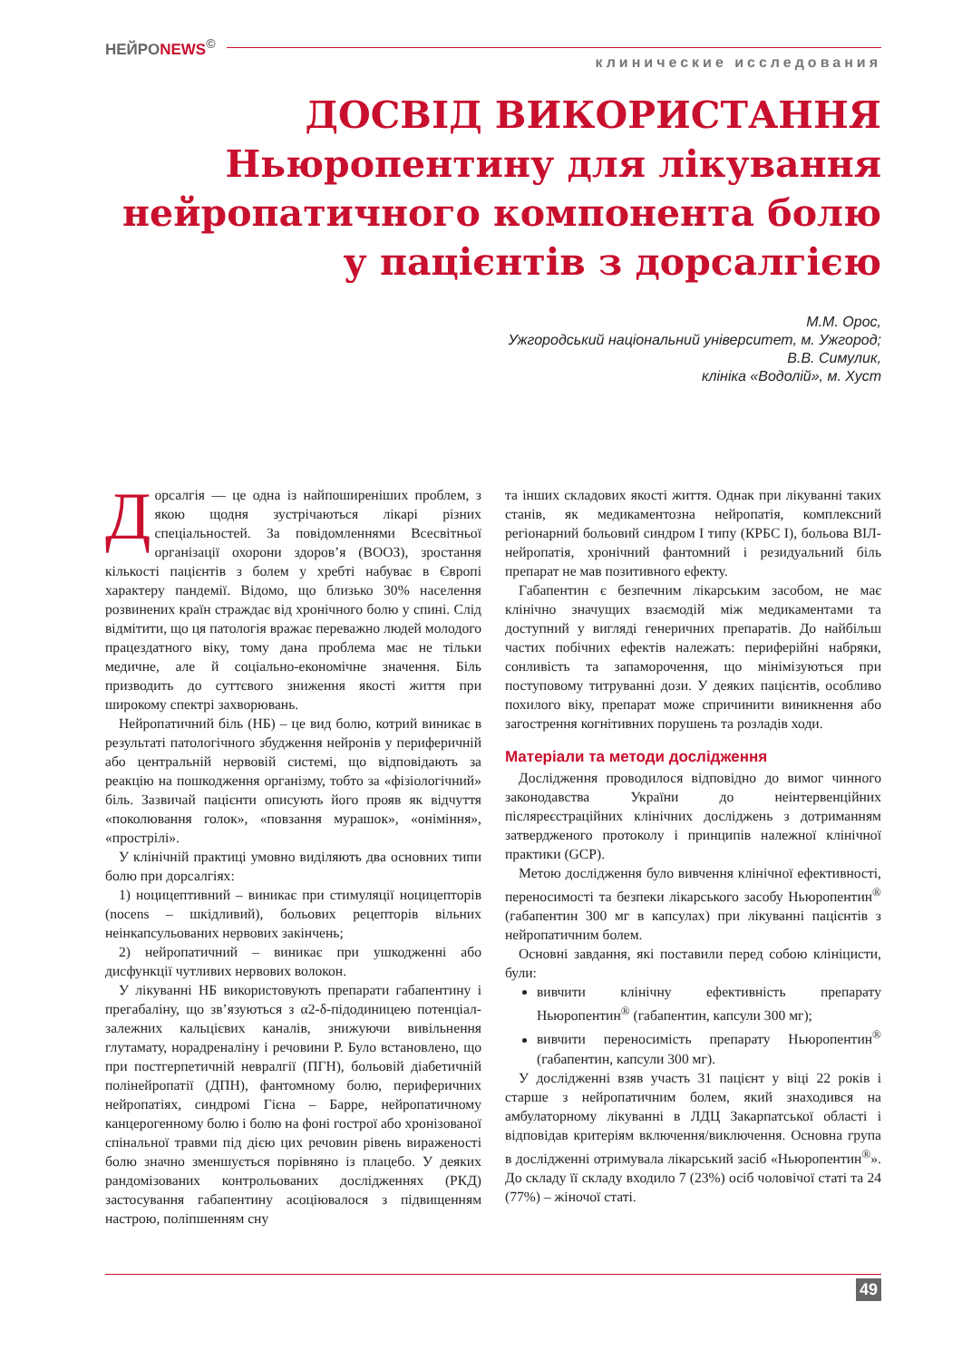НЕЙРОNEWS<sup>©</sup>
клинические исследования
ДОСВІД ВИКОРИСТАННЯ
Ньюропентину для лікування
нейропатичного компонента болю
у пацієнтів з дорсалгією
М.М. Орос,
Ужгородський національний університет, м. Ужгород;
В.В. Симулик,
клініка «Водолій», м. Хуст
Дорсалгія — це одна із найпоширеніших проблем, з якою щодня зустрічаються лікарі різних спеціальностей. За повідомленнями Всесвітньої організації охорони здоров’я (ВООЗ), зростання кількості пацієнтів з болем у хребті набуває в Європі характеру пандемії. Відомо, що близько 30% населення розвинених країн страждає від хронічного болю у спині. Слід відмітити, що ця патологія вражає переважно людей молодого працездатного віку, тому дана проблема має не тільки медичне, але й соціально-економічне значення. Біль призводить до суттєвого зниження якості життя при широкому спектрі захворювань.
Нейропатичний біль (НБ) – це вид болю, котрий виникає в результаті патологічного збудження нейронів у периферичній або центральній нервовій системі, що відповідають за реакцію на пошкодження організму, тобто за «фізіологічний» біль. Зазвичай пацієнти описують його прояв як відчуття «поколювання голок», «повзання мурашок», «оніміння», «прострілі».
У клінічній практиці умовно виділяють два основних типи болю при дорсалгіях:
1) ноцицептивний – виникає при стимуляції ноцицепторів (nocens – шкідливий), больових рецепторів вільних неінкапсульованих нервових закінчень;
2) нейропатичний – виникає при ушкодженні або дисфункції чутливих нервових волокон.
У лікуванні НБ використовують препарати габапентину і прегабаліну, що зв’язуються з α2-δ-підодиницею потенціал-залежних кальцієвих каналів, знижуючи вивільнення глутамату, норадреналіну і речовини Р. Було встановлено, що при постгерпетичній невралгії (ПГН), больовій діабетичній полінейропатії (ДПН), фантомному болю, периферичних нейропатіях, синдромі Гієна – Барре, нейропатичному канцерогенному болю і болю на фоні гострої або хронізованої спінальної травми під дією цих речовин рівень вираженості болю значно зменшується порівняно із плацебо. У деяких рандомізованих контрольованих дослідженнях (РКД) застосування габапентину асоціювалося з підвищенням настрою, поліпшенням сну
та інших складових якості життя. Однак при лікуванні таких станів, як медикаментозна нейропатія, комплексний регіонарний больовий синдром I типу (КРБС I), больова ВІЛ-нейропатія, хронічний фантомний і резидуальний біль препарат не мав позитивного ефекту.
Габапентин є безпечним лікарським засобом, не має клінічно значущих взаємодій між медикаментами та доступний у вигляді генеричних препаратів. До найбільш частих побічних ефектів належать: периферійні набряки, сонливість та запаморочення, що мінімізуються при поступовому титруванні дози. У деяких пацієнтів, особливо похилого віку, препарат може спричинити виникнення або загострення когнітивних порушень та розладів ходи.
Матеріали та методи дослідження
Дослідження проводилося відповідно до вимог чинного законодавства України до неінтервенційних післяреєстраційних клінічних досліджень з дотриманням затвердженого протоколу і принципів належної клінічної практики (GCP).
Метою дослідження було вивчення клінічної ефективності, переносимості та безпеки лікарського засобу Ньюропентин<sup>®</sup> (габапентин 300 мг в капсулах) при лікуванні пацієнтів з нейропатичним болем.
Основні завдання, які поставили перед собою клініцисти, були:
вивчити клінічну ефективність препарату Ньюропентин<sup>®</sup> (габапентин, капсули 300 мг);
вивчити переносимість препарату Ньюропентин<sup>®</sup> (габапентин, капсули 300 мг).
У дослідженні взяв участь 31 пацієнт у віці 22 років і старше з нейропатичним болем, який знаходився на амбулаторному лікуванні в ЛДЦ Закарпатської області і відповідав критеріям включення/виключення. Основна група в дослідженні отримувала лікарський засіб «Ньюропентин<sup>®</sup>». До складу її складу входило 7 (23%) осіб чоловічої статі та 24 (77%) – жіночої статі.
49